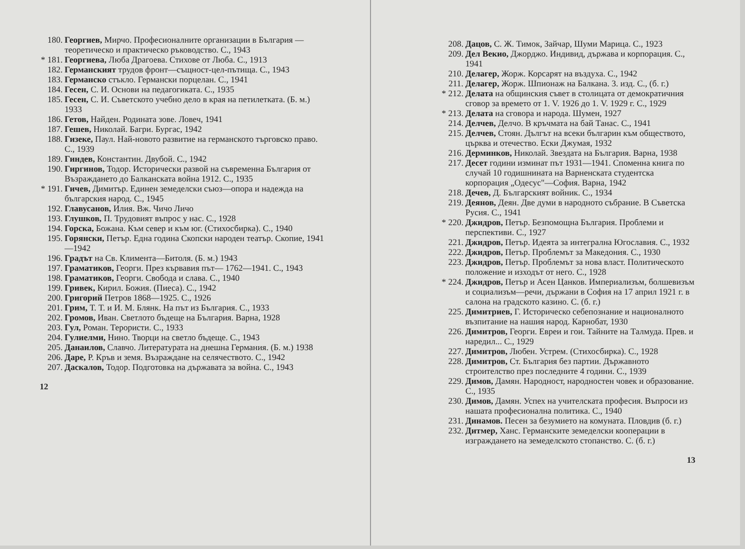180. Георгиев, Мирчо. Професионалните организации в България — теоретическо и практическо ръководство. С., 1943
* 181. Георгиева, Люба Драгоева. Стихове от Люба. С., 1913
182. Германският трудов фронт—същност-цел-пътища. С., 1943
183. Германско стъкло. Германски порцелан. С., 1941
184. Гесен, С. И. Основи на педагогиката. С., 1935
185. Гесен, С. И. Съветското учебно дело в края на петилетката. (Б. м.) 1933
186. Гетов, Найден. Родината зове. Ловеч, 1941
187. Гешев, Николай. Багри. Бургас, 1942
188. Гизеке, Паул. Най-новото развитие на германското търговско право. С., 1939
189. Гиндев, Константин. Двубой. С., 1942
190. Гиргинов, Тодор. Исторически развой на съвременна България от Възраждането до Балканската война 1912. С., 1935
* 191. Гичев, Димитър. Единен земеделски съюз—опора и надежда на българския народ. С., 1945
192. Главусанов, Илия. Вж. Чичо Личо
193. Глушков, П. Трудовият въпрос у нас. С., 1928
194. Горска, Божана. Към север и към юг. (Стихосбирка). С., 1940
195. Горянски, Петър. Една година Скопски народен театър. Скопие, 1941—1942
196. Градът на Св. Климента—Битоля. (Б. м.) 1943
197. Граматиков, Георги. През кървавия път— 1762—1941. С., 1943
198. Граматиков, Георги. Свобода и слава. С., 1940
199. Гривек, Кирил. Божия. (Пиеса). С., 1942
200. Григорий Петров 1868—1925. С., 1926
201. Грим, Т. Т. и И. М. Блянк. На път из България. С., 1933
202. Громов, Иван. Светлото бъдеще на България. Варна, 1928
203. Гул, Роман. Терористи. С., 1933
204. Гулиелми, Нино. Творци на светло бъдеще. С., 1943
205. Данаилов, Славчо. Литературата на днешна Германия. (Б. м.) 1938
206. Даре, Р. Кръв и земя. Възраждане на селячеството. С., 1942
207. Даскалов, Тодор. Подготовка на държавата за война. С., 1943
12
208. Дацов, С. Ж. Тимок, Зайчар, Шуми Марица. С., 1923
209. Дел Векио, Джорджо. Индивид, държава и корпорация. С., 1941
210. Делагер, Жорж. Корсарят на въздуха. С., 1942
211. Делагер, Жорж. Шпионаж на Балкана. 3. изд. С., (б. г.)
* 212. Делата на общинския съвет в столицата от демократичния сговор за времето от 1. V. 1926 до 1. V. 1929 г. С., 1929
* 213. Делата на сговора и народа. Шумен, 1927
214. Делчев, Делчо. В кръчмата на бай Танас. С., 1941
215. Делчев, Стоян. Дългът на всеки българин към обществото, църква и отечество. Ески Джумая, 1932
216. Дерминков, Николай. Звездата на България. Варна, 1938
217. Десет години изминат път 1931—1941. Споменна книга по случай 10 годишнината на Варненската студентска корпорация „Одесус"—София. Варна, 1942
218. Дечев, Д. Българският войник. С., 1934
219. Деянов, Деян. Две думи в народното събрание. В Съветска Русия. С., 1941
* 220. Джидров, Петър. Безпомощна България. Проблеми и перспективи. С., 1927
221. Джидров, Петър. Идеята за интегрална Югославия. С., 1932
222. Джидров, Петър. Проблемът за Македония. С., 1930
223. Джидров, Петър. Проблемът за нова власт. Политическото положение и изходът от него. С., 1928
* 224. Джидров, Петър и Асен Цанков. Империализъм, болшевизъм и социализъм—речи, държани в София на 17 април 1921 г. в салона на градското казино. С. (б. г.)
225. Димитриев, Г. Историческо себепознание и националното възпитание на нашия народ. Карнобат, 1930
226. Димитров, Георги. Евреи и гои. Тайните на Талмуда. Прев. и наредил... С., 1929
227. Димитров, Любен. Устрем. (Стихосбирка). С., 1928
228. Димитров, Ст. България без партии. Държавното строителство през последните 4 години. С., 1939
229. Димов, Дамян. Народност, народностен човек и образование. С., 1935
230. Димов, Дамян. Успех на учителската професия. Въпроси из нашата професионална политика. С., 1940
231. Динамов. Песен за безумието на комуната. Пловдив (б. г.)
232. Дитмер, Ханс. Германските земеделски кооперации в изграждането на земеделското стопанство. С. (б. г.)
13